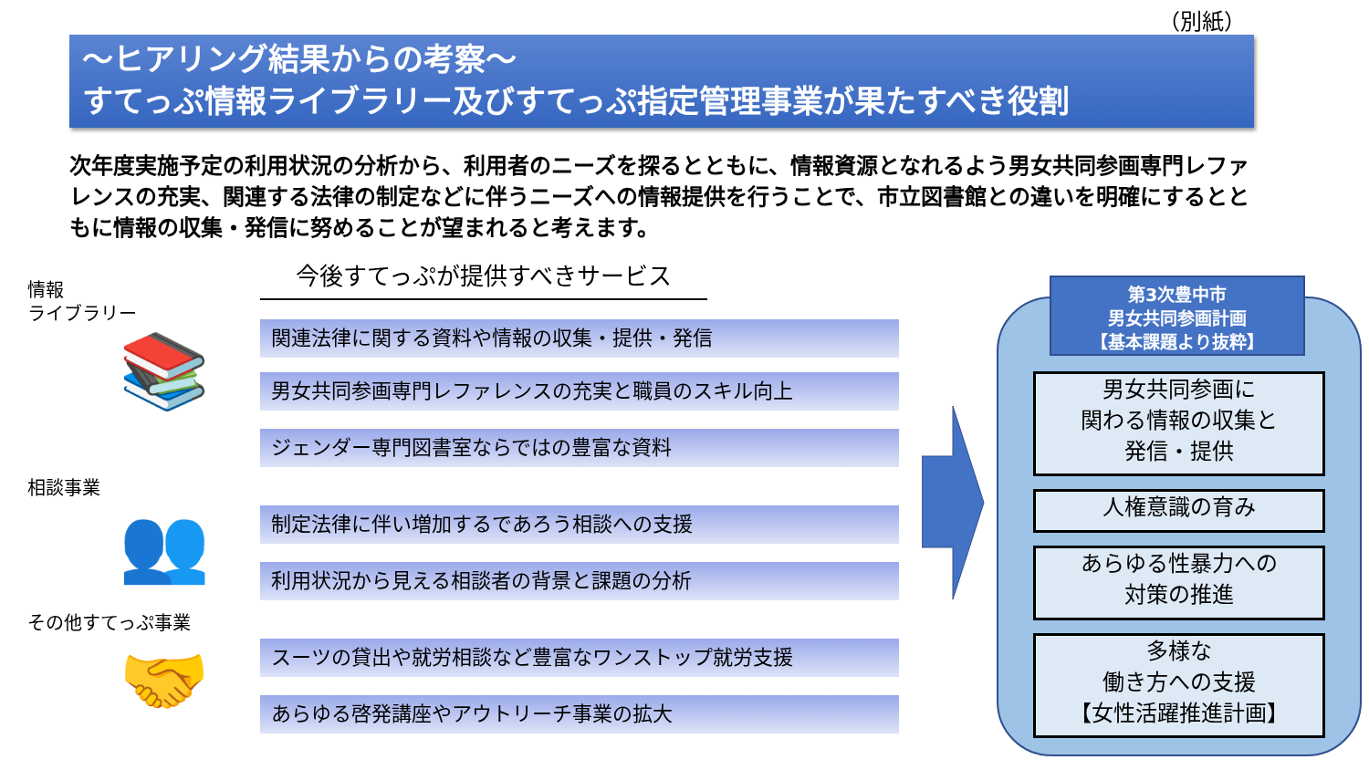（別紙）
～ヒアリング結果からの考察～
すてっぷ情報ライブラリー及びすてっぷ指定管理事業が果たすべき役割
次年度実施予定の利用状況の分析から、利用者のニーズを探るとともに、情報資源となれるよう男女共同参画専門レファレンスの充実、関連する法律の制定などに伴うニーズへの情報提供を行うことで、市立図書館との違いを明確にするとともに情報の収集・発信に努めることが望まれると考えます。
情報
ライブラリー
📚
相談事業
👥
その他すてっぷ事業
🤝
今後すてっぷが提供すべきサービス
関連法律に関する資料や情報の収集・提供・発信
男女共同参画専門レファレンスの充実と職員のスキル向上
ジェンダー専門図書室ならではの豊富な資料
制定法律に伴い増加するであろう相談への支援
利用状況から見える相談者の背景と課題の分析
スーツの貸出や就労相談など豊富なワンストップ就労支援
あらゆる啓発講座やアウトリーチ事業の拡大
第3次豊中市
男女共同参画計画
【基本課題より抜粋】
男女共同参画に
関わる情報の収集と
発信・提供
人権意識の育み
あらゆる性暴力への
対策の推進
多様な
働き方への支援
【女性活躍推進計画】